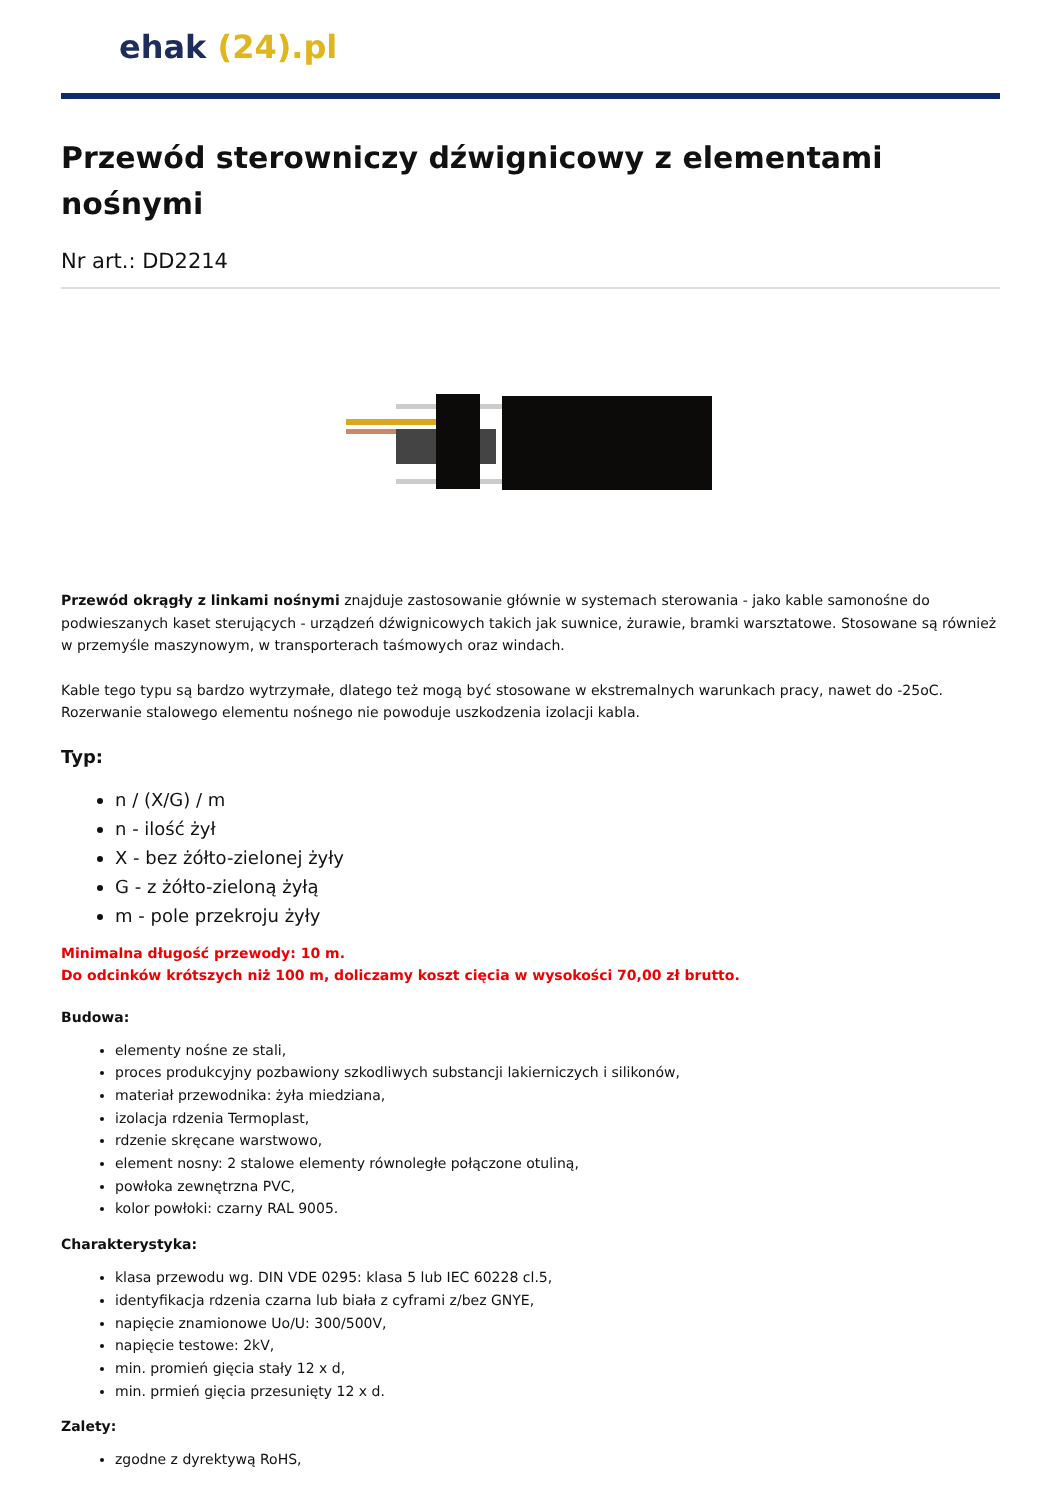ehak (24).pl
Przewód sterowniczy dźwignicowy z elementami nośnymi
Nr art.: DD2214
Przewód okrągły z linkami nośnymi znajduje zastosowanie głównie w systemach sterowania - jako kable samonośne do podwieszanych kaset sterujących - urządzeń dźwignicowych takich jak suwnice, żurawie, bramki warsztatowe. Stosowane są również w przemyśle maszynowym, w transporterach taśmowych oraz windach.
Kable tego typu są bardzo wytrzymałe, dlatego też mogą być stosowane w ekstremalnych warunkach pracy, nawet do -25oC. Rozerwanie stalowego elementu nośnego nie powoduje uszkodzenia izolacji kabla.
Typ:
n / (X/G) / m
n - ilość żył
X - bez żółto-zielonej żyły
G - z żółto-zieloną żyłą
m - pole przekroju żyły
Minimalna długość przewody: 10 m.
Do odcinków krótszych niż 100 m, doliczamy koszt cięcia w wysokości 70,00 zł brutto.
Budowa:
elementy nośne ze stali,
proces produkcyjny pozbawiony szkodliwych substancji lakierniczych i silikonów,
materiał przewodnika: żyła miedziana,
izolacja rdzenia Termoplast,
rdzenie skręcane warstwowo,
element nosny: 2 stalowe elementy równoległe połączone otuliną,
powłoka zewnętrzna PVC,
kolor powłoki: czarny RAL 9005.
Charakterystyka:
klasa przewodu wg. DIN VDE 0295: klasa 5 lub IEC 60228 cl.5,
identyfikacja rdzenia czarna lub biała z cyframi z/bez GNYE,
napięcie znamionowe Uo/U: 300/500V,
napięcie testowe: 2kV,
min. promień gięcia stały 12 x d,
min. prmień gięcia przesunięty 12 x d.
Zalety:
zgodne z dyrektywą RoHS,